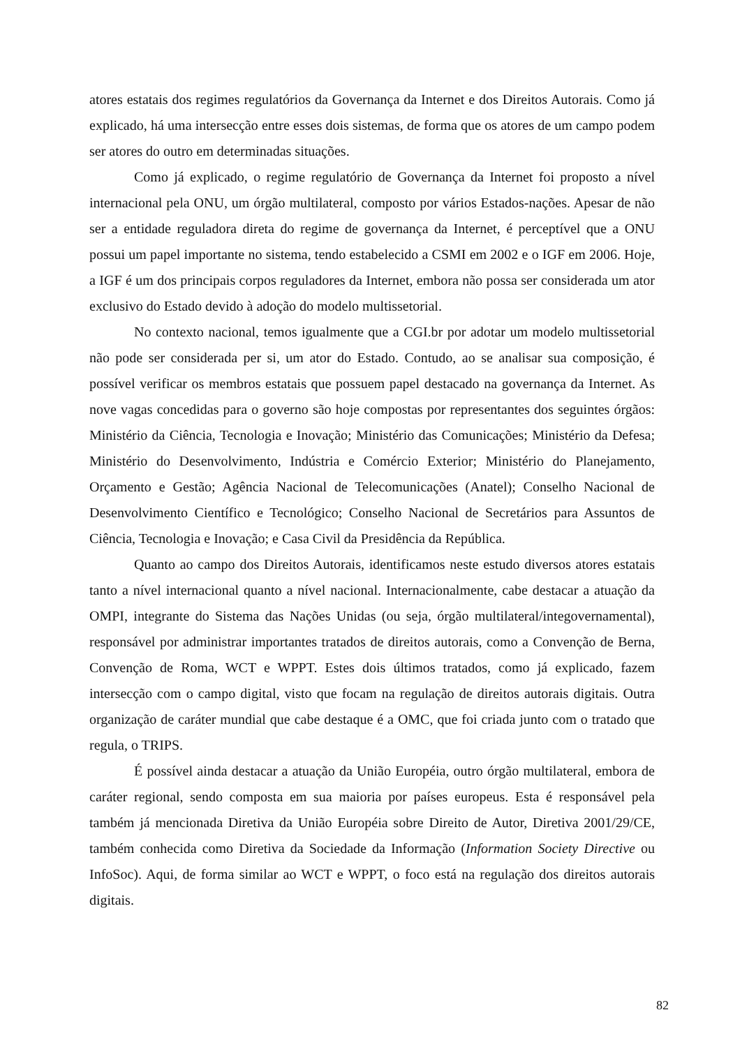atores estatais dos regimes regulatórios da Governança da Internet e dos Direitos Autorais. Como já explicado, há uma intersecção entre esses dois sistemas, de forma que os atores de um campo podem ser atores do outro em determinadas situações.
Como já explicado, o regime regulatório de Governança da Internet foi proposto a nível internacional pela ONU, um órgão multilateral, composto por vários Estados-nações. Apesar de não ser a entidade reguladora direta do regime de governança da Internet, é perceptível que a ONU possui um papel importante no sistema, tendo estabelecido a CSMI em 2002 e o IGF em 2006. Hoje, a IGF é um dos principais corpos reguladores da Internet, embora não possa ser considerada um ator exclusivo do Estado devido à adoção do modelo multissetorial.
No contexto nacional, temos igualmente que a CGI.br por adotar um modelo multissetorial não pode ser considerada per si, um ator do Estado. Contudo, ao se analisar sua composição, é possível verificar os membros estatais que possuem papel destacado na governança da Internet. As nove vagas concedidas para o governo são hoje compostas por representantes dos seguintes órgãos: Ministério da Ciência, Tecnologia e Inovação; Ministério das Comunicações; Ministério da Defesa; Ministério do Desenvolvimento, Indústria e Comércio Exterior; Ministério do Planejamento, Orçamento e Gestão; Agência Nacional de Telecomunicações (Anatel); Conselho Nacional de Desenvolvimento Científico e Tecnológico; Conselho Nacional de Secretários para Assuntos de Ciência, Tecnologia e Inovação; e Casa Civil da Presidência da República.
Quanto ao campo dos Direitos Autorais, identificamos neste estudo diversos atores estatais tanto a nível internacional quanto a nível nacional. Internacionalmente, cabe destacar a atuação da OMPI, integrante do Sistema das Nações Unidas (ou seja, órgão multilateral/integovernamental), responsável por administrar importantes tratados de direitos autorais, como a Convenção de Berna, Convenção de Roma, WCT e WPPT. Estes dois últimos tratados, como já explicado, fazem intersecção com o campo digital, visto que focam na regulação de direitos autorais digitais. Outra organização de caráter mundial que cabe destaque é a OMC, que foi criada junto com o tratado que regula, o TRIPS.
É possível ainda destacar a atuação da União Européia, outro órgão multilateral, embora de caráter regional, sendo composta em sua maioria por países europeus. Esta é responsável pela também já mencionada Diretiva da União Européia sobre Direito de Autor, Diretiva 2001/29/CE, também conhecida como Diretiva da Sociedade da Informação (Information Society Directive ou InfoSoc). Aqui, de forma similar ao WCT e WPPT, o foco está na regulação dos direitos autorais digitais.
82